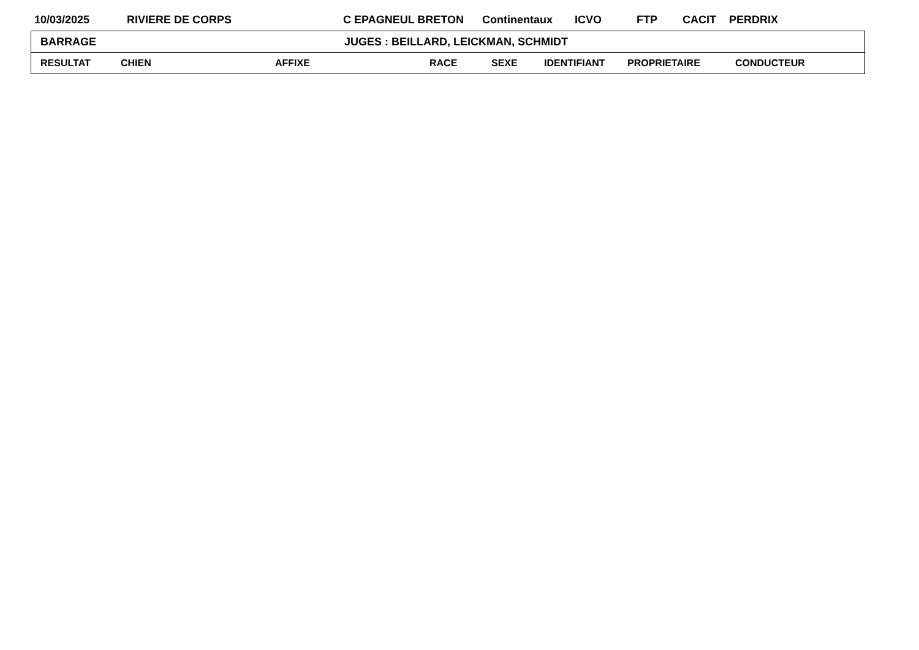10/03/2025 RIVIERE DE CORPS C EPAGNEUL BRETON Continentaux ICVO FTP CACIT PERDRIX
| BARRAGE JUGES : BEILLARD, LEICKMAN, SCHMIDT | | | | | | | |
| RESULTAT | CHIEN | AFFIXE | RACE | SEXE | IDENTIFIANT | PROPRIETAIRE | CONDUCTEUR |